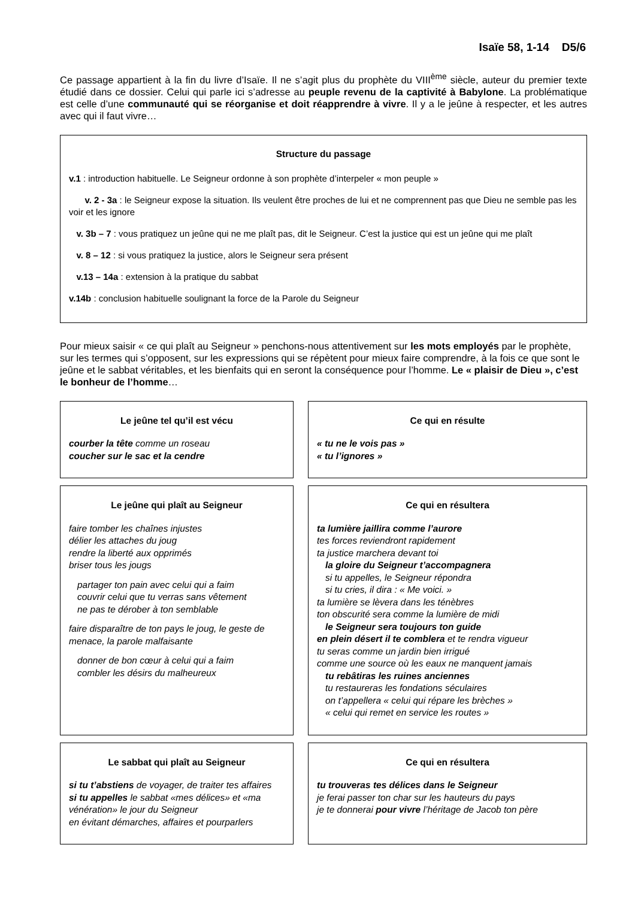Isaïe 58, 1-14 D5/6
Ce passage appartient à la fin du livre d’Isaïe. Il ne s’agit plus du prophète du VIII<sup>ème</sup> siècle, auteur du premier texte étudié dans ce dossier. Celui qui parle ici s’adresse au peuple revenu de la captivité à Babylone. La problématique est celle d’une communauté qui se réorganise et doit réapprendre à vivre. Il y a le jeûne à respecter, et les autres avec qui il faut vivre…
Structure du passage
v.1 : introduction habituelle. Le Seigneur ordonne à son prophète d’interpeler « mon peuple »
v. 2 - 3a : le Seigneur expose la situation. Ils veulent être proches de lui et ne comprennent pas que Dieu ne semble pas les voir et les ignore
v. 3b – 7 : vous pratiquez un jeûne qui ne me plaît pas, dit le Seigneur. C’est la justice qui est un jeûne qui me plaît
v. 8 – 12 : si vous pratiquez la justice, alors le Seigneur sera présent
v.13 – 14a : extension à la pratique du sabbat
v.14b : conclusion habituelle soulignant la force de la Parole du Seigneur
Pour mieux saisir « ce qui plaît au Seigneur » penchons-nous attentivement sur les mots employés par le prophète, sur les termes qui s’opposent, sur les expressions qui se répètent pour mieux faire comprendre, à la fois ce que sont le jeûne et le sabbat véritables, et les bienfaits qui en seront la conséquence pour l’homme. Le « plaisir de Dieu », c’est le bonheur de l’homme…
Le jeûne tel qu’il est vécu
courber la tête comme un roseau
coucher sur le sac et la cendre
Ce qui en résulte
« tu ne le vois pas »
« tu l’ignores »
Le jeûne qui plaît au Seigneur
faire tomber les chaînes injustes
délier les attaches du joug
rendre la liberté aux opprimés
briser tous les jougs
partager ton pain avec celui qui a faim
couvrir celui que tu verras sans vêtement
ne pas te dérober à ton semblable
faire disparaître de ton pays le joug, le geste de menace, la parole malfaisante
donner de bon cœur à celui qui a faim
combler les désirs du malheureux
Ce qui en résultera
ta lumière jaillira comme l’aurore
tes forces reviendront rapidement
ta justice marchera devant toi
la gloire du Seigneur t’accompagnera
si tu appelles, le Seigneur répondra
si tu cries, il dira : « Me voici. »
ta lumière se lèvera dans les ténèbres
ton obscurité sera comme la lumière de midi
le Seigneur sera toujours ton guide
en plein désert il te comblera et te rendra vigueur
tu seras comme un jardin bien irrigué
comme une source où les eaux ne manquent jamais
tu rebâtiras les ruines anciennes
tu restaureras les fondations séculaires
on t’appellera « celui qui répare les brèches »
« celui qui remet en service les routes »
Le sabbat qui plaît au Seigneur
si tu t’abstiens de voyager, de traiter tes affaires
si tu appelles le sabbat «mes délices» et «ma vénération» le jour du Seigneur
en évitant démarches, affaires et pourparlers
Ce qui en résultera
tu trouveras tes délices dans le Seigneur
je ferai passer ton char sur les hauteurs du pays
je te donnerai pour vivre l’héritage de Jacob ton père